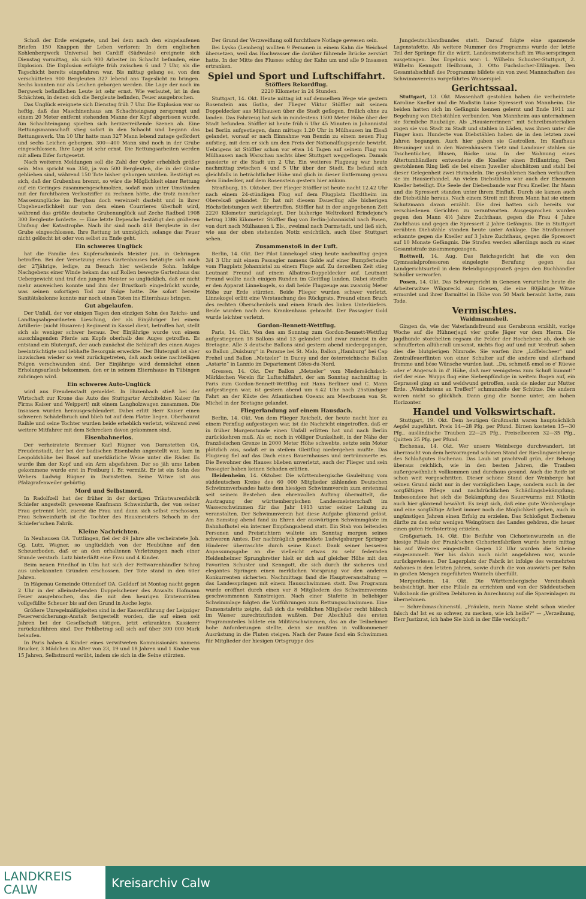Schoß der Erde ereignete, und bei dem nach den eingelaufenen Briefen 150 Knappen ihr Leben verloren: In dem englischen Kohlenbergwerk Universal bei Cardiff (Südwales) ereignete sich Dienstag vormittag, als sich 900 Arbeiter im Schacht befanden, eine Explosion. Die Explosion erfolgte früh zwischen 6 und 7 Uhr, als die Tagschicht bereits eingefahren war. Bis mittag gelang es, von den verschütteten 900 Bergleuten 327 lebend ans Tageslicht zu bringen. Sechs konnten nur als Leichen geborgen werden. Die Lage der noch im Bergwerk befindlichen Leute ist sehr ernst. Wie verlautet, ist in den Schächten, in denen sich die Bergleute befinden, Feuer ausgebrochen.
Das Unglück ereignete sich Dienstag früh 7 Uhr. Die Explosion war so heftig, daß das Maschinenhaus am Schachteingang zersprengt und einem 20 Meter entfernt stehenden Manne der Kopf abgerissen wurde. Am Schachteingang spielten sich herzzerreißende Szenen ab. Eine Rettungsmannschaft stieg sofort in den Schacht und begann das Rettungswerk. Um 10 Uhr hatte man 327 Mann lebend zutage gefördert und sechs Leichen geborgen. 300—400 Mann sind noch in der Grube eingeschlossen. Ihre Lage ist sehr ernst. Die Rettungsarbeiten werden mit allem Eifer fortgesetzt.
Nach weiteren Meldungen soll die Zahl der Opfer erheblich größer sein. Man spricht von 350, ja von 500 Bergleuten, die in der Grube geblieben sind, während 150 Tote bisher geborgen wurden. Bestätigt es sich, daß der Grubenbau brennt, so wäre die Möglichkeit einer Rettung auf ein Geringes zusammengeschmolzen, sodaß man unter Umständen mit der furchtbaren Verlustziffer zu rechnen hätte, die trotz mancher Massenunglücke im Bergbau doch vereinzelt dasteht und in ihrer Ungeheuerlichkeit nur von dem einen Courrieres überholt wird, während das größte deutsche Grubenunglück auf Zeche Radbod 1908 300 Bergleute forderte. — Eine letzte Depesche bestätigt den größeren Umfang der Katastrophe. Nach ihr sind noch 418 Bergleute in der Grube eingeschlossen. Ihre Rettung ist unmöglich, solange das Feuer nicht gelöscht ist oder von selbst zu Ende geht.
Ein schweres Unglück
hat die Familie des Kupferschmieds Meister jun. in Oehringen betroffen. Bei der Versetzung eines Gartenhauses betätigte sich auch der 27jährige, ledige, zu Besuch hier weilende Sohn. Infolge Nachgebens einer Winde bekam das auf Rollen bewegte Gartenhaus das Uebergewicht und traf den jungen Meister so unglücklich, daß er nicht mehr ausweichen konnte und ihm der Brustkorb eingedrückt wurde, was seinen sofortigen Tod zur Folge hatte. Die sofort bereite Sanitätskolonne konnte nur noch einen Toten ins Elternhaus bringen.
Gut abgelaufen.
Der Unfall, der vor einigen Tagen den einzigen Sohn des Reichs- und Landtagsabgeordneten Liesching, der als Einjähriger bei einem Artillerie- (nicht Husaren-) Regiment in Kassel dient, betroffen hat, stellt sich als weniger schwer heraus. Der Einjährige wurde von einem ausschlagenden Pferde am Kopfe oberhalb des Auges getroffen. Es entstand ein Bluterguß, der auch zunächst die Sehkraft des einen Auges beeinträchtigte und lebhafte Besorgnis erweckte. Der Bluterguß ist aber inzwischen wieder so weit zurückgetreten, daß auch seine nachteiligen Folgen verschwunden sind. Der Einjährige wird demnächst einen Erholungsurlaub bekommen, den er in seinem Elternhause in Tübingen zubringen wird.
Ein schweres Auto-Unglück
wird aus Freudenstadt gemeldet. In Huzenbach stieß bei der Wirtschaft zur Krone das Auto des Stuttgarter Architekten Kaiser (in Firma Kaiser und Weippert) mit einem Langholzwagen zusammen. Die Insassen wurden herausgeschleudert. Dabei erlitt Herr Kaiser einen schweren Schädelbruch und blieb tot auf dem Platze liegen. Oberbaurat Raible und seine Tochter wurden beide erheblich verletzt, während zwei weitere Mitfahrer mit dem Schrecken davon gekommen sind.
Eisenbahnerlos.
Der verheiratete Bremser Karl Rügner von Dornstetten OA. Freudenstadt, der bei der badischen Eisenbahn angestellt war, kam in Leopoldshöhe bei Basel auf unerklärliche Weise unter die Räder. Es wurde ihm der Kopf und ein Arm abgefahren. Der so jäh ums Leben gekommene wurde erst in Freiburg i. Br. vermißt. Er ist ein Sohn des Webers Ludwig Rügner in Dornstetten. Seine Witwe ist aus Pfalzgrafenweiler gebürtig.
Mord und Selbstmord.
In Radolfzell hat der früher in der dortigen Trikotwarenfabrik Schiefer angestellt gewesene Kaufmann Schweinfurth, der von seiner Frau getrennt lebt, zuerst die Frau und dann sich selbst erschossen. Frau Schweinfurth ist die Tochter des Hausmeisters Schoch in der Schiefer'schen Fabrik.
Kleine Nachrichten.
In Neuhausen OA. Tuttlingen, fiel der 49 Jahre alte verheiratete Joh. Gg. Lutz, Wagner, so unglücklich von der Heubühne auf den Scheuerboden, daß er an den erhaltenen Verletzungen nach einer Stunde verstarb. Lutz hinterläßt eine Frau und 4 Kinder.
Beim neuen Friedhof in Ulm hat sich der Fettwarenhändler Schroj aus unbekannten Gründen erschossen. Der Tote stand in den 60er Jahren.
In Hägenau Gemeinde Ottendorf OA. Gaildorf ist Montag nacht gegen 2 Uhr in der alleinstehenden Doppelscheuer des Anwalts Hofmann Feuer ausgebrochen, das die mit den heurigen Erntevorräten vollgefüllte Scheuer bis auf den Grund in Asche legte.
Größere Unregelmäßigkeiten sind in der Kassenführung der Leipziger Feuerversicherungs-Anstalt festgestellt worden, die auf einen seit Jahren bei der Gesellschaft tätigen, jetzt erkrankten Kassierer zurückzuführen sind. Der Fehlbetrag soll sich auf über 300 000 Mark belaufen.
In Paris haben 4 Kinder eines verwitweten Kommissionärs namens Brucker, 3 Mädchen im Alter von 23, 19 und 18 Jahren und 1 Knabe von 15 Jahren, Selbstmord verübt, indem sie sich in die Seine stürzten.
Der Grund der Verzweiflung soll furchtbare Notlage gewesen sein.
Bei Lysko (Lemberg) wollten 9 Personen in einem Kahn die Weichsel übersetzen, weil das Hochwasser die darüber führende Brücke zerstört hatte. In der Mitte des Flusses schlug der Kahn um und alle 9 Insassen ertranken.
Spiel und Sport und Luftschiffahrt.
Stöfflers Rekordflug.
2220 Kilometer in 24 Stunden.
Stuttgart, 14. Okt. Heute mittag ist auf demselben Wege wie gestern Rosenstein aus Gotha, der Flieger Viktor Stöffler mit seinem Doppeldecker aus Mülhausen über die Stadt geflogen, freilich ohne zu landen. Das Fahrzeug hat sich in mindestens 1500 Meter Höhe über der Stadt befunden. Stöffler ist heute früh 6 Uhr 45 Minuten in Johannistal bei Berlin aufgestiegen, dann mittags 1.20 Uhr in Mülhausen im Elsaß gelandet, worauf er nach Einnahme von Benzin zu einem neuen Flug aufstieg, mit dem er sich um den Preis der Nationalflugspende bewirbt. Uebrigens ist Stöffler schon vor etwa 14 Tagen auf seinem Flug von Mülhausen nach Warschau nachts über Stuttgart weggeflogen. Damals passierte er die Stadt um 2 Uhr. Ein weiteres Flugzeug war heute nachmittag zwischen 4 und 5 Uhr über der Stadt. Es befand sich gleichfalls in beträchtlicher Höhe und glich in dieser Entfernung genau dem Eindecker, auf dem Rosenstein gestern hier ankam.
Straßburg, 15. Oktober. Der Flieger Stöffler ist heute nacht 12.42 Uhr nach einem 24-stündigen Flug auf dem Flugplatz Hardtheim im Oberelsaß gelandet. Er hat mit diesem Dauerflug alle bisherigen Höchstleistungen weit übertroffen. Stöffler hat in der angegebenen Zeit 2220 Kilometer zurückgelegt. Der bisherige Weltrekord Brindejonc's betrug 1386 Kilometer. Stöffler flog von Berlin-Johannistal nach Posen, von dort nach Mülhausen i. Els., zweimal nach Darmstadt, und ließ sich, wie aus der oben stehenden Notiz ersichtlich, auch über Stuttgart sehen.
Zusammenstoß in der Luft.
Berlin, 14. Okt. Der Pilot Linnekogel stieg heute nachmittag gegen 3/4 3 Uhr mit einem Passagier namens Golde auf einer Rumpfertaube vom Flugplatz Johannistal zu einem Fluge auf. Zu derselben Zeit stieg Leutnant Freund auf einem Albatros-Doppeldecker auf. Leutnant Freund wollte nach einigen Runden im Gleitflug landen. Dabei streifte er den Apparat Linnekogels, so daß beide Flugzeuge aus zwanzig Meter Höhe zur Erde stürzten. Beide Flieger wurden schwer verletzt. Linnekogel erlitt eine Verstauchung des Rückgrats, Freund einen Bruch des rechten Oberschenkels und einen Bruch des linken Unterkiefers. Beide wurden nach dem Krankenhaus gebracht. Der Passagier Gold wurde leichter verletzt.
Gordon-Bennett-Wettflug.
Paris, 14. Okt. Von den am Sonntag zum Gordon-Bennett-Wettflug aufgestiegenen 18 Ballons sind 13 gelandet und zwar zumeist in der Bretagne. Alle 3 deutsche Ballons sind gestern abend niedergegangen, so Ballon „Duisburg“ in Parame bei St. Malo, Ballon „Hamburg“ bei Cap Frehel und Ballon „Metzeler“ in Ducey und der österreichische Ballon „Astarte“ in Lannio im Departement Côtes-du-Nord.
Gressen, 14. Okt. Der Ballon „Metzeler“ vom Niedersächsisch-Märkischen Verein für Luftschiffahrt, der am Sonntag nachmittag in Paris zum Gordon-Bennett-Wettflug mit Hans Berliner und C. Mann aufgestiegen war, ist gestern abend um 6.42 Uhr nach 25stündiger Fahrt an der Küste des Atlantischen Ozeans am Meerbusen von St. Michel in der Bretagne gelandet.
Fliegerlandung auf einem Hausdach.
Berlin, 14. Okt. Von dem Flieger Reichelt, der heute nacht hier zu einem Fernflug aufgestiegen war, ist die Nachricht eingetroffen, daß er in früher Morgenstunde einen Unfall erlitten hat und nach Berlin zurückkehren muß. Als er, noch in völliger Dunkelheit, in der Nähe der französischen Grenze in 2000 Meter Höhe schwebte, setzte sein Motor plötzlich aus, sodaß er in steilem Gleitflug niedergehen mußte. Das Flugzeug fiel auf das Dach eines Bauernhauses und zertrümmerte es. Die Bewohner des Hauses blieben unverletzt, auch der Flieger und sein Passagier haben keinen Schaden erlitten.
Heidenheim, 14. Oktober. Die württembergische Gauleitung vom süddeutschen Kreise des 60 000 Mitglieder zählenden Deutschen Schwimmverbandes hatte dem hiesigen Schwimmverein zum erstenmal seit seinem Bestehen den ehrenvollen Auftrag übermittelt, die Austragung der württembergischen Landesmeisterschaft im Wasserschwimmen für das Jahr 1913 unter seiner Leitung zu veranstalten. Der Schwimmverein hat diese Aufgabe glänzend gelöst. Am Samstag abend fand zu Ehren der auswärtigen Schwimmgäste im Bahnhofhotel ein interner Empfangsabend statt. Ein Stab von leitenden Personen und Preisrichtern waltete am Sonntag morgen seines schweren Amtes. Der nachträglich gemeldete Ludwigsburger Springer Hinderer überraschte durch seine Kunst. Dank seiner besseren Anpassungsgabe an die vielleicht etwas zu sehr federnden Heidenheimer Sprungbretter hielt er sich auf gleicher Höhe mit den Favoriten Schuster und Kenngott, die sich durch ihr sicheres und elegantes Springen einen merklichen Vorsprung vor den anderen Konkurrenten sicherten. Nachmittags fand die Hauptveranstaltung — das Landesspringen mit einem Hausschwimmen statt. Das Programm wurde eröffnet durch einen vor 8 Mitgliedern des Schwimmvereins geschwommenen Kunstreigen. Nach einer Stafette in beliebiger Schwimmlage folgten die Vorführungen zum Rettungsschwimmen. Eine Damenstafette zeigte, daß sich die weiblichen Mitglieder recht hübsch im Wasser zurechtzufinden wußten. Der Abschluß des ersten Programmteiles bildete ein Militärschwimmen, das an die Teilnehmer hohe Anforderungen stellte, denn sie mußten in vollkommener Ausrüstung in die Fluten steigen. Nach der Pause fand ein Schwimmen für Mitglieder der hiesigen Ortsgruppe des
Jungdeutschlandbundes statt. Darauf folgte eine spannende Lagenstafette. Als weitere Nummer des Programms wurde der letzte Teil der Sprünge für die württ. Landesmeisterschaft im Wasserspringen ausgetragen. Das Ergebnis war: 1. Wilhelm Schuster-Stuttgart, 2. Wilhelm Kenngott Heilbronn, 3. Otto Fuchslocher-Eßlingen. Den Gesamtabschluß des Programms bildete ein von zwei Mannschaften des Schwimmvereins vorgeführtes Wasserspiel.
Gerichtssaal.
Stuttgart, 13. Okt. Massenhaft gestohlen haben die verheiratete Karoline Kneller und die Modistin Luise Spressert von Mannheim. Die beiden hatten sich im Gefängnis kennen gelernt und Ende 1911 zur Begehung von Diebstählen verbunden. Von Mannheim aus unternahmen sie förmliche Raubzüge. Als „Hausiererinnen“ mit Schreibmaterialien zogen sie von Stadt zu Stadt und stahlen in Läden, was ihnen unter die Finger kam. Hunderte von Diebstählen haben sie in den letzten zwei Jahren begangen. Auch hier gaben sie Gastrollen. Im Kaufhaus Breuninger und in den Warenhäusern Tietz und Landauer stahlen sie Taschentücher, Blusen, Röcke usw. In der Wohnung eines Altertumhändlers entwendete die Kneller einen Brillantring. Den gestohlenen Ring ließ sie bei einem Juwelier abschätzen und stahl bei dieser Gelegenheit zwei Hutnadeln. Die gestohlenen Sachen verkauften sie im Hausierhandel. An vielen Diebstählen war auch der Ehemann Kneller beteiligt. Die Seele der Diebesbande war Frau Kneller. Ihr Mann und die Spressert standen unter ihrem Einfluß. Durch sie kamen auch die Diebstähle heraus. Nach einem Streit mit ihrem Mann hat sie einem Schutzmann davon erzählt. Die drei hatten sich bereits vor verschiedenen Gerichten zu verantworten. Ausgesprochen wurden gegen den Mann 4½ Jahre Zuchthaus, gegen die Frau 4 Jahre Zuchthaus und gegen die Spressert 2 Jahre Gefängnis. Die in Stuttgart verübten Diebstähle standen heute unter Anklage. Die Strafkammer erkannte gegen die Kneller auf 3 Jahre Zuchthaus, gegen die Spressert auf 10 Monate Gefängnis. Die Strafen werden allerdings noch zu einer Gesamtstrafe zusammengezogen.
Rottweil, 14. Aug. Das Reichsgericht hat die von den Gymnasialprofessoren eingelegte Berufung gegen das Landgerichtsurteil in dem Beleidigungsprozeß gegen den Buchhändler Schöller verworfen.
Posen, 14. Okt. Das Schwurgericht in Genesen verurteilte heute die Arbeiterwitwe Wilgorecki aus Gnesen, die eine 80jährige Witwe ermordet und ihrer Barmittel in Höhe von 50 Mark beraubt hatte, zum Tode.
Vermischtes.
Waidmannsheil.
Gingen da, wie der Vaterlandsfreund aus Gerabronn erzählt, vorige Woche auf die Hühnerjagd vier große Jäger vor dem Herrn. Die Jagdhunde storchelten regsam die Felder der Hochebene ab, doch sie schnufferten allüberall umsonst, nichts flog auf und mit Verdruß sahen dies die blutgierigen Nimrode. Sie warfen ihre „Löffelscheer“ und Zentralfeuerflinten von einer Schulter auf die andere und allerhand fromme und böse Wünsche wurden laut. „Du, schmeiß emol so e' Rüewe oder e' Angersch in d' Höhe, daß mer wenigstens zum Schuß kummt!“ rief der eine. Wupps flog eine Siebenpfündige in weitem Bogen auf, ein Geprassel ging an und weidwund getroffen, sank sie nieder zur Mutter Erde. „Wenichstens an Treffer!“ schmunzelte der Schütze. Die andern waren nicht so glücklich. Dann ging die Sonne unter, am hohen Horizonter.
Handel und Volkswirtschaft.
Stuttgart, 19. Okt. Dem heutigen Großmarkt waren hauptsächlich Aepfel zugeführt. Preis 14—28 Pfg. per Pfund. Birnen kosteten 15—30 Pfg., ausländische Trauben 22—25 Pfg., Preiselbeeren 32—35 Pfg., Quitten 25 Pfg. per Pfund.
Eschenau, 14. Okt. Wer unsere Weinberge durchwandert, ist überrascht von dem hervorragend schönen Stand der Rieslingweinberge des Schloßgutes Eschenau. Das Laub ist prachtvoll grün, der Behang überaus reichlich, wie in den besten Jahren, die Trauben außergewöhnlich vollkommen und durchaus gesund. Auch die Reife ist schon weit vorgeschritten. Dieser schöne Stand der Weinberge hat seinen Grund nicht nur in der vorzüglichen Lage, sondern auch in der sorgfältigen Pflege und nachdrücklichen Schädlingsbekämpfung. Insbesondere hat sich die Bekämpfung des Sauerwurms mit Nikotin auch hier glänzend bewährt. Es zeigt sich, daß eine gute Weinberglage und eine sorgfältige Arbeit immer noch die Möglichkeit geben, auch in ungünstigen Jahren einen Erfolg zu erzielen. Das Schloßgut Eschenau dürfte zu den sehr wenigen Weingütern des Landes gehören, die heuer einen guten Herbstertrag erzielen.
Großgartach, 14. Okt. Die Beifuhr von Cichorienwurzeln an die hiesige Filiale der Frank'schen Cichorienfabriken wurde heute mittag bis auf Weiteres eingestellt. Gegen 12 Uhr wurden die Scheine eingesammelt. Wer bis dahin noch nicht angefahren war, wurde zurückgewiesen. Der Lagerplatz der Fabrik ist infolge des vermehrten Anbaues in den letzten Jahren, sowie durch die von auswärts per Bahn in großen Mengen zugeführten Wurzeln überfüllt.
Mergentheim, 14. Okt. Die Württembergische Vereinsbank beabsichtigt, hier eine Filiale zu errichten und von der Süddeutschen Volksbank die größten Debitoren in Anrechnung auf die Spareinlagen zu übernehmen.
— Schreibmaschinenstil. „Fräulein, mein Name steht schon wieder falsch da! Ist es so schwer, zu merken, wie ich heiße?“ — „Verzeihung, Herr Justizrat, ich habe Sie bloß in der Eile verklopft.“
LANDKREIS
CALW
Kreisarchiv Calw